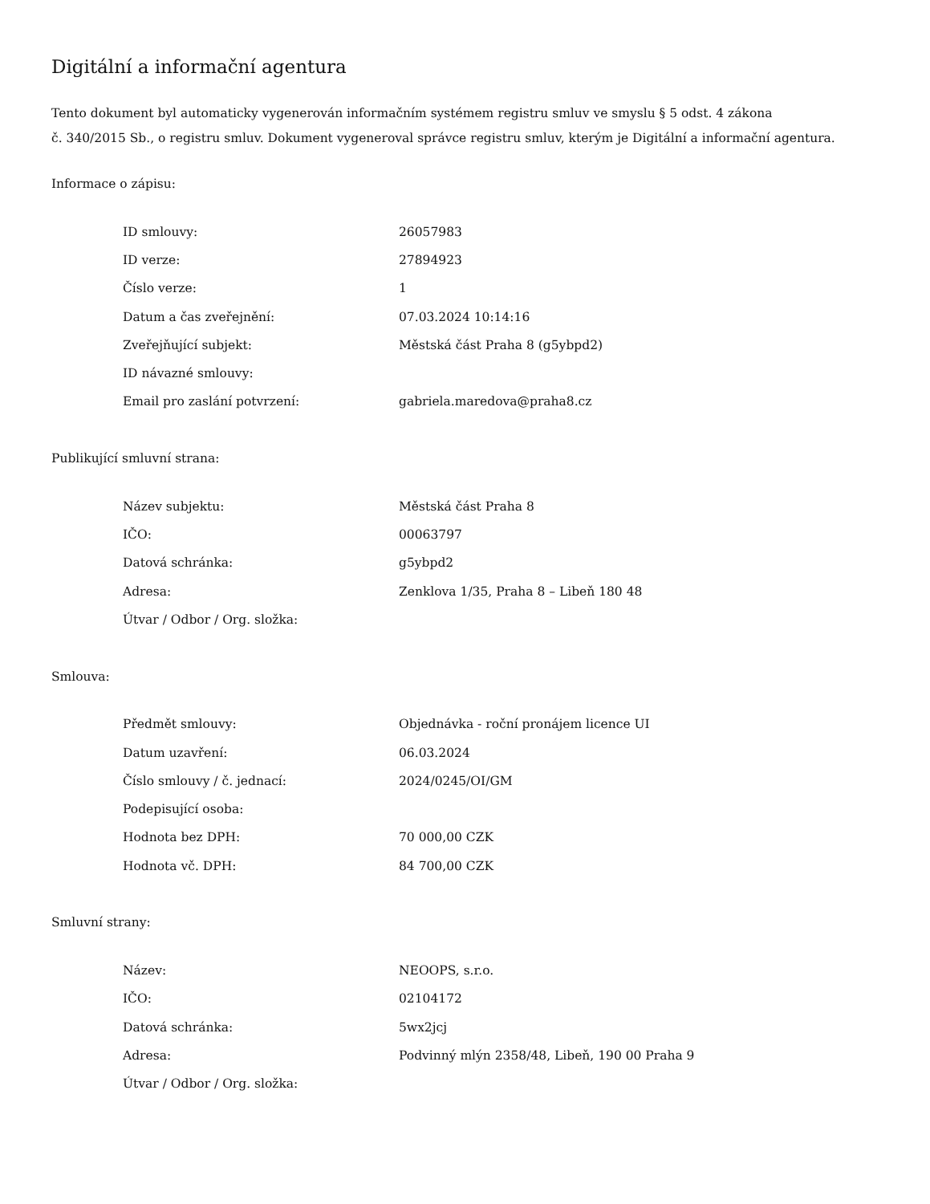Digitální a informační agentura
Tento dokument byl automaticky vygenerován informačním systémem registru smluv ve smyslu § 5 odst. 4 zákona
č. 340/2015 Sb., o registru smluv. Dokument vygeneroval správce registru smluv, kterým je Digitální a informační agentura.
Informace o zápisu:
| ID smlouvy: | 26057983 |
| ID verze: | 27894923 |
| Číslo verze: | 1 |
| Datum a čas zveřejnění: | 07.03.2024 10:14:16 |
| Zveřejňující subjekt: | Městská část Praha 8 (g5ybpd2) |
| ID návazné smlouvy: | |
| Email pro zaslání potvrzení: | gabriela.maredova@praha8.cz |
Publikující smluvní strana:
| Název subjektu: | Městská část Praha 8 |
| IČO: | 00063797 |
| Datová schránka: | g5ybpd2 |
| Adresa: | Zenklova 1/35, Praha 8 – Libeň 180 48 |
| Útvar / Odbor / Org. složka: | |
Smlouva:
| Předmět smlouvy: | Objednávka - roční pronájem licence UI |
| Datum uzavření: | 06.03.2024 |
| Číslo smlouvy / č. jednací: | 2024/0245/OI/GM |
| Podepisující osoba: | |
| Hodnota bez DPH: | 70 000,00 CZK |
| Hodnota vč. DPH: | 84 700,00 CZK |
Smluvní strany:
| Název: | NEOOPS, s.r.o. |
| IČO: | 02104172 |
| Datová schránka: | 5wx2jcj |
| Adresa: | Podvinný mlýn 2358/48, Libeň, 190 00 Praha 9 |
| Útvar / Odbor / Org. složka: | |